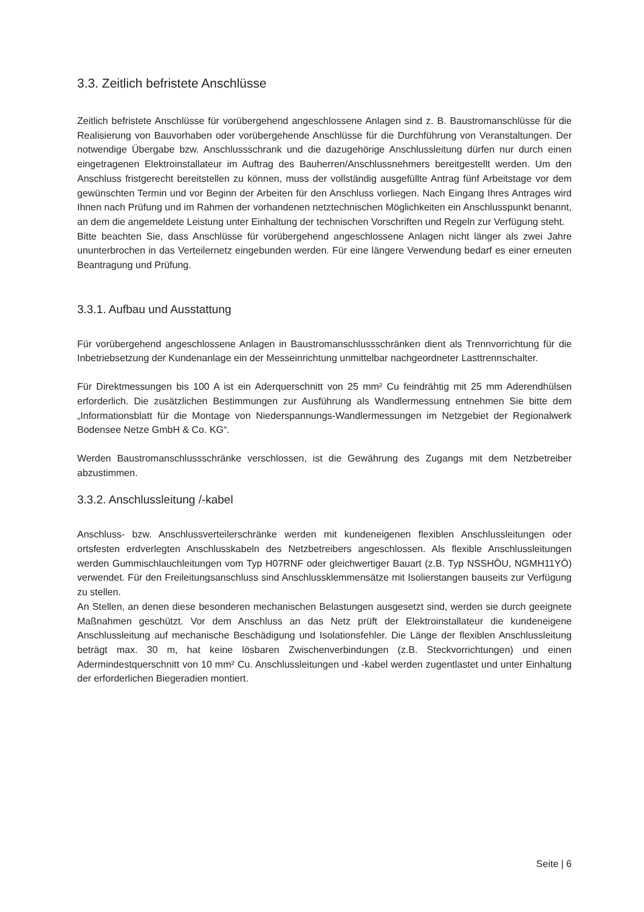3.3. Zeitlich befristete Anschlüsse
Zeitlich befristete Anschlüsse für vorübergehend angeschlossene Anlagen sind z. B. Baustrom­anschlüsse für die Realisierung von Bauvorhaben oder vorübergehende Anschlüsse für die Durchführung von Veranstaltungen. Der notwendige Übergabe bzw. Anschlussschrank und die dazugehörige Anschlussleitung dürfen nur durch einen eingetragenen Elektroinstallateur im Auftrag des Bauherren/Anschlussnehmers bereitgestellt werden. Um den Anschluss fristgerecht bereitstellen zu können, muss der vollständig ausgefüllte Antrag fünf Arbeitstage vor dem gewünschten Termin und vor Beginn der Arbeiten für den Anschluss vorliegen. Nach Eingang Ihres Antrages wird Ihnen nach Prüfung und im Rahmen der vorhandenen netztechnischen Möglichkeiten ein Anschlusspunkt benannt, an dem die angemeldete Leistung unter Einhaltung der technischen Vorschriften und Regeln zur Verfügung steht.
Bitte beachten Sie, dass Anschlüsse für vorübergehend angeschlossene Anlagen nicht länger als zwei Jahre ununterbrochen in das Verteilernetz eingebunden werden. Für eine längere Verwendung bedarf es einer erneuten Beantragung und Prüfung.
3.3.1. Aufbau und Ausstattung
Für vorübergehend angeschlossene Anlagen in Baustromanschlussschränken dient als Trennvorrichtung für die Inbetriebsetzung der Kundenanlage ein der Messeinrichtung unmittelbar nachgeordneter Lasttrennschalter.
Für Direktmessungen bis 100 A ist ein Aderquerschnitt von 25 mm² Cu feindrähtig mit 25 mm Aderendhülsen erforderlich. Die zusätzlichen Bestimmungen zur Ausführung als Wandlermessung entnehmen Sie bitte dem „Informationsblatt für die Montage von Niederspannungs-Wandlermessungen im Netzgebiet der Regionalwerk Bodensee Netze GmbH & Co. KG“.
Werden Baustromanschlussschränke verschlossen, ist die Gewährung des Zugangs mit dem Netzbetreiber abzustimmen.
3.3.2. Anschlussleitung /-kabel
Anschluss- bzw. Anschlussverteilerschränke werden mit kundeneigenen flexiblen Anschlussleitungen oder ortsfesten erdverlegten Anschlusskabeln des Netzbetreibers angeschlossen. Als flexible Anschlussleitungen werden Gummischlauchleitungen vom Typ H07RNF oder gleichwertiger Bauart (z.B. Typ NSSHÖU, NGMH11YÖ) verwendet. Für den Freileitungsanschluss sind Anschlussklemmensätze mit Isolierstangen bauseits zur Verfügung zu stellen.
An Stellen, an denen diese besonderen mechanischen Belastungen ausgesetzt sind, werden sie durch geeignete Maßnahmen geschützt. Vor dem Anschluss an das Netz prüft der Elektroinstallateur die kundeneigene Anschlussleitung auf mechanische Beschädigung und Isolationsfehler. Die Länge der flexiblen Anschlussleitung beträgt max. 30 m, hat keine lösbaren Zwischenverbindungen (z.B. Steckvorrichtungen) und einen Adermindestquerschnitt von 10 mm² Cu. Anschlussleitungen und -kabel werden zugentlastet und unter Einhaltung der erforderlichen Biegeradien montiert.
Seite | 6